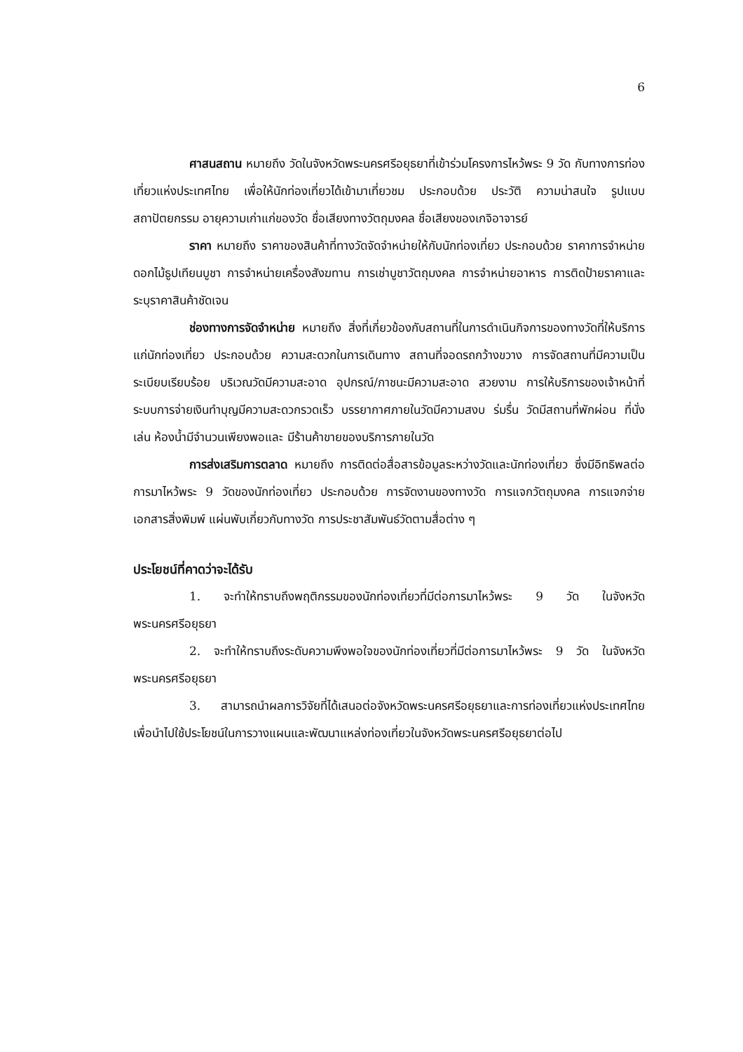6
ศาสนสถาน หมายถึง วัดในจังหวัดพระนครศรีอยุธยาที่เข้าร่วมโครงการไหว้พระ 9 วัด กับทางการท่องเที่ยวแห่งประเทศไทย เพื่อให้นักท่องเที่ยวได้เข้ามาเที่ยวชม ประกอบด้วย ประวัติ ความน่าสนใจ รูปแบบสถาปัตยกรรม อายุความเก่าแก่ของวัด ชื่อเสียงทางวัตถุมงคล ชื่อเสียงของเกจิอาจารย์
ราคา หมายถึง ราคาของสินค้าที่ทางวัดจัดจำหน่ายให้กับนักท่องเที่ยว ประกอบด้วย ราคาการจำหน่ายดอกไม้ธูปเทียนบูชา การจำหน่ายเครื่องสังฆทาน การเช่าบูชาวัตถุมงคล การจำหน่ายอาหาร การติดป้ายราคาและระบุราคาสินค้าชัดเจน
ช่องทางการจัดจำหน่าย หมายถึง สิ่งที่เกี่ยวข้องกับสถานที่ในการดำเนินกิจการของทางวัดที่ให้บริการแก่นักท่องเที่ยว ประกอบด้วย ความสะดวกในการเดินทาง สถานที่จอดรถกว้างขวาง การจัดสถานที่มีความเป็นระเบียบเรียบร้อย บริเวณวัดมีความสะอาด อุปกรณ์/ภาชนะมีความสะอาด สวยงาม การให้บริการของเจ้าหน้าที่ ระบบการจ่ายเงินทำบุญมีความสะดวกรวดเร็ว บรรยากาศภายในวัดมีความสงบ ร่มรื่น วัดมีสถานที่พักผ่อน ที่นั่งเล่น ห้องน้ำมีจำนวนเพียงพอและ มีร้านค้าขายของบริการภายในวัด
การส่งเสริมการตลาด หมายถึง การติดต่อสื่อสารข้อมูลระหว่างวัดและนักท่องเที่ยว ซึ่งมีอิทธิพลต่อการมาไหว้พระ 9 วัดของนักท่องเที่ยว ประกอบด้วย การจัดงานของทางวัด การแจกวัตถุมงคล การแจกจ่ายเอกสารสิ่งพิมพ์ แผ่นพับเกี่ยวกับทางวัด การประชาสัมพันธ์วัดตามสื่อต่าง ๆ
ประโยชน์ที่คาดว่าจะได้รับ
1. จะทำให้ทราบถึงพฤติกรรมของนักท่องเที่ยวที่มีต่อการมาไหว้พระ 9 วัด ในจังหวัดพระนครศรีอยุธยา
2. จะทำให้ทราบถึงระดับความพึงพอใจของนักท่องเที่ยวที่มีต่อการมาไหว้พระ 9 วัด ในจังหวัดพระนครศรีอยุธยา
3. สามารถนำผลการวิจัยที่ได้เสนอต่อจังหวัดพระนครศรีอยุธยาและการท่องเที่ยวแห่งประเทศไทย เพื่อนำไปใช้ประโยชน์ในการวางแผนและพัฒนาแหล่งท่องเที่ยวในจังหวัดพระนครศรีอยุธยาต่อไป